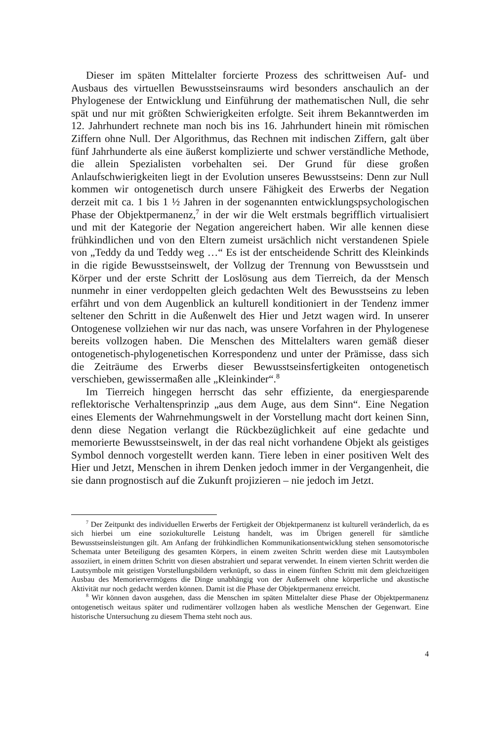Dieser im späten Mittelalter forcierte Prozess des schrittweisen Auf- und Ausbaus des virtuellen Bewusstseinsraums wird besonders anschaulich an der Phylogenese der Entwicklung und Einführung der mathematischen Null, die sehr spät und nur mit größten Schwierigkeiten erfolgte. Seit ihrem Bekanntwerden im 12. Jahrhundert rechnete man noch bis ins 16. Jahrhundert hinein mit römischen Ziffern ohne Null. Der Algorithmus, das Rechnen mit indischen Ziffern, galt über fünf Jahrhunderte als eine äußerst komplizierte und schwer verständliche Methode, die allein Spezialisten vorbehalten sei. Der Grund für diese großen Anlaufschwierigkeiten liegt in der Evolution unseres Bewusstseins: Denn zur Null kommen wir ontogenetisch durch unsere Fähigkeit des Erwerbs der Negation derzeit mit ca. 1 bis 1 ½ Jahren in der sogenannten entwicklungspsychologischen Phase der Objektpermanenz,<sup>7</sup> in der wir die Welt erstmals begrifflich virtualisiert und mit der Kategorie der Negation angereichert haben. Wir alle kennen diese frühkindlichen und von den Eltern zumeist ursächlich nicht verstandenen Spiele von „Teddy da und Teddy weg …“ Es ist der entscheidende Schritt des Kleinkinds in die rigide Bewusstseinswelt, der Vollzug der Trennung von Bewusstsein und Körper und der erste Schritt der Loslösung aus dem Tierreich, da der Mensch nunmehr in einer verdoppelten gleich gedachten Welt des Bewusstseins zu leben erfährt und von dem Augenblick an kulturell konditioniert in der Tendenz immer seltener den Schritt in die Außenwelt des Hier und Jetzt wagen wird. In unserer Ontogenese vollziehen wir nur das nach, was unsere Vorfahren in der Phylogenese bereits vollzogen haben. Die Menschen des Mittelalters waren gemäß dieser ontogenetisch-phylogenetischen Korrespondenz und unter der Prämisse, dass sich die Zeiträume des Erwerbs dieser Bewusstseinsfertigkeiten ontogenetisch verschieben, gewissermaßen alle „Kleinkinder“.<sup>8</sup>
Im Tierreich hingegen herrscht das sehr effiziente, da energiesparende reflektorische Verhaltensprinzip „aus dem Auge, aus dem Sinn“. Eine Negation eines Elements der Wahrnehmungswelt in der Vorstellung macht dort keinen Sinn, denn diese Negation verlangt die Rückbezüglichkeit auf eine gedachte und memorierte Bewusstseinswelt, in der das real nicht vorhandene Objekt als geistiges Symbol dennoch vorgestellt werden kann. Tiere leben in einer positiven Welt des Hier und Jetzt, Menschen in ihrem Denken jedoch immer in der Vergangenheit, die sie dann prognostisch auf die Zukunft projizieren – nie jedoch im Jetzt.
<sup>7</sup> Der Zeitpunkt des individuellen Erwerbs der Fertigkeit der Objektpermanenz ist kulturell veränderlich, da es sich hierbei um eine soziokulturelle Leistung handelt, was im Übrigen generell für sämtliche Bewusstseinsleistungen gilt. Am Anfang der frühkindlichen Kommunikationsentwicklung stehen sensomotorische Schemata unter Beteiligung des gesamten Körpers, in einem zweiten Schritt werden diese mit Lautsymbolen assoziiert, in einem dritten Schritt von diesen abstrahiert und separat verwendet. In einem vierten Schritt werden die Lautsymbole mit geistigen Vorstellungsbildern verknüpft, so dass in einem fünften Schritt mit dem gleichzeitigen Ausbau des Memoriervermögens die Dinge unabhängig von der Außenwelt ohne körperliche und akustische Aktivität nur noch gedacht werden können. Damit ist die Phase der Objektpermanenz erreicht.
<sup>8</sup> Wir können davon ausgehen, dass die Menschen im späten Mittelalter diese Phase der Objektpermanenz ontogenetisch weitaus später und rudimentärer vollzogen haben als westliche Menschen der Gegenwart. Eine historische Untersuchung zu diesem Thema steht noch aus.
4